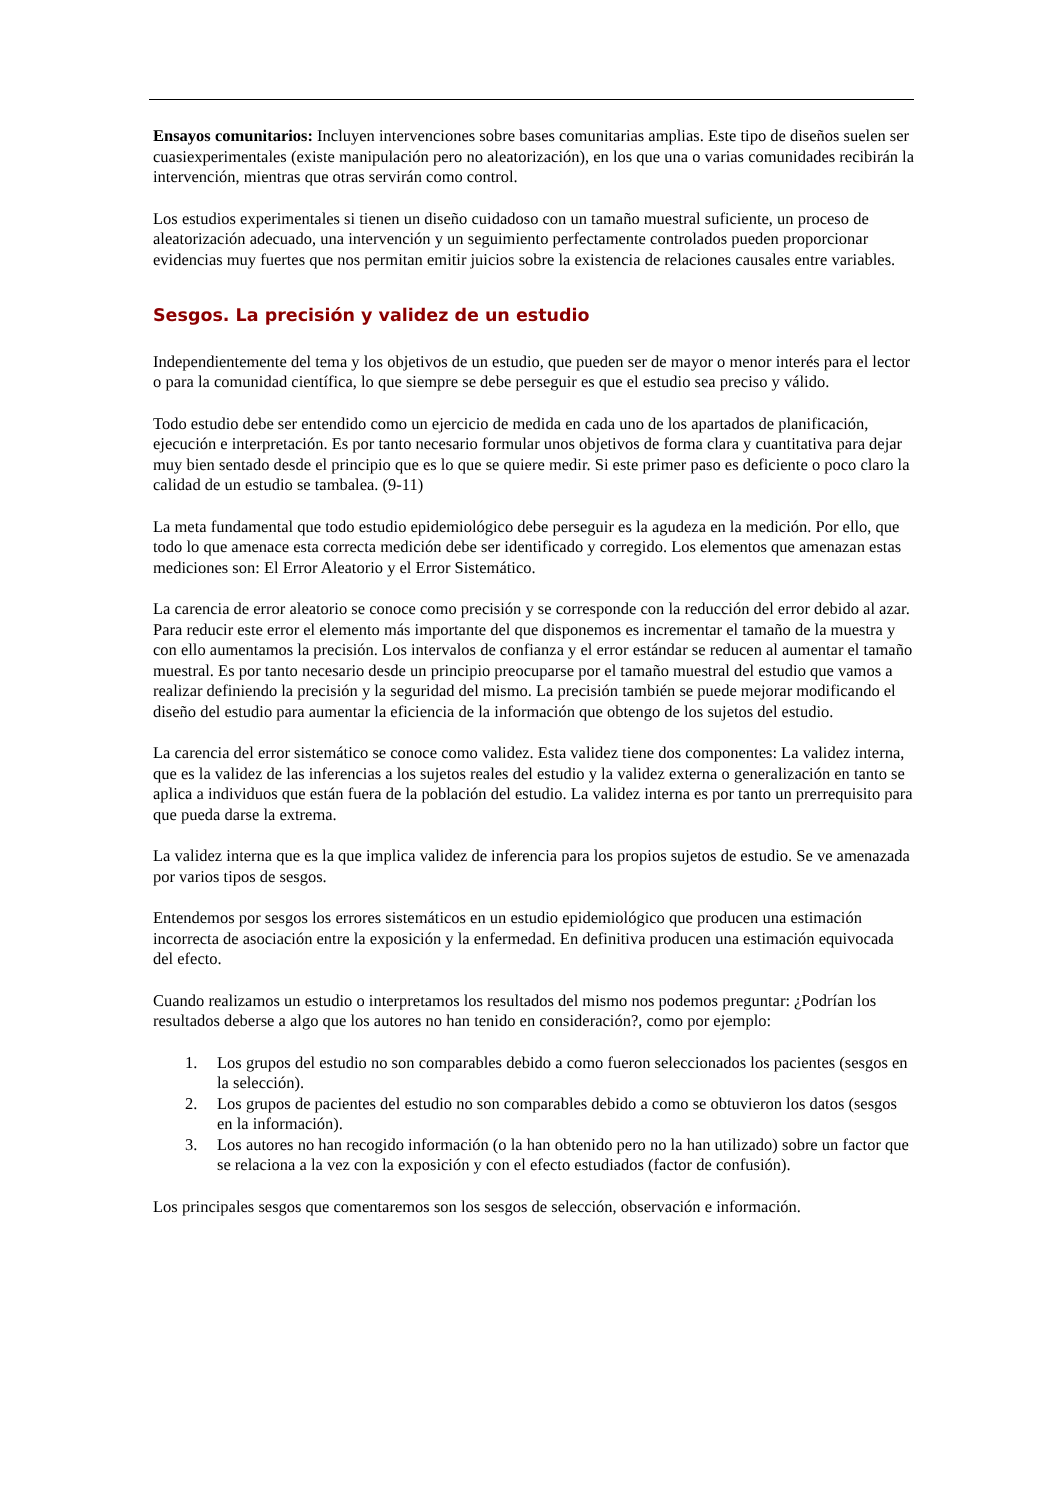Ensayos comunitarios: Incluyen intervenciones sobre bases comunitarias amplias. Este tipo de diseños suelen ser cuasiexperimentales (existe manipulación pero no aleatorización), en los que una o varias comunidades recibirán la intervención, mientras que otras servirán como control.
Los estudios experimentales si tienen un diseño cuidadoso con un tamaño muestral suficiente, un proceso de aleatorización adecuado, una intervención y un seguimiento perfectamente controlados pueden proporcionar evidencias muy fuertes que nos permitan emitir juicios sobre la existencia de relaciones causales entre variables.
Sesgos. La precisión y validez de un estudio
Independientemente del tema y los objetivos de un estudio, que pueden ser de mayor o menor interés para el lector o para la comunidad científica, lo que siempre se debe perseguir es que el estudio sea preciso y válido.
Todo estudio debe ser entendido como un ejercicio de medida en cada uno de los apartados de planificación, ejecución e interpretación. Es por tanto necesario formular unos objetivos de forma clara y cuantitativa para dejar muy bien sentado desde el principio que es lo que se quiere medir. Si este primer paso es deficiente o poco claro la calidad de un estudio se tambalea. (9-11)
La meta fundamental que todo estudio epidemiológico debe perseguir es la agudeza en la medición. Por ello, que todo lo que amenace esta correcta medición debe ser identificado y corregido. Los elementos que amenazan estas mediciones son: El Error Aleatorio y el Error Sistemático.
La carencia de error aleatorio se conoce como precisión y se corresponde con la reducción del error debido al azar. Para reducir este error el elemento más importante del que disponemos es incrementar el tamaño de la muestra y con ello aumentamos la precisión. Los intervalos de confianza y el error estándar se reducen al aumentar el tamaño muestral. Es por tanto necesario desde un principio preocuparse por el tamaño muestral del estudio que vamos a realizar definiendo la precisión y la seguridad del mismo. La precisión también se puede mejorar modificando el diseño del estudio para aumentar la eficiencia de la información que obtengo de los sujetos del estudio.
La carencia del error sistemático se conoce como validez. Esta validez tiene dos componentes: La validez interna, que es la validez de las inferencias a los sujetos reales del estudio y la validez externa o generalización en tanto se aplica a individuos que están fuera de la población del estudio. La validez interna es por tanto un prerrequisito para que pueda darse la extrema.
La validez interna que es la que implica validez de inferencia para los propios sujetos de estudio. Se ve amenazada por varios tipos de sesgos.
Entendemos por sesgos los errores sistemáticos en un estudio epidemiológico que producen una estimación incorrecta de asociación entre la exposición y la enfermedad. En definitiva producen una estimación equivocada del efecto.
Cuando realizamos un estudio o interpretamos los resultados del mismo nos podemos preguntar: ¿Podrían los resultados deberse a algo que los autores no han tenido en consideración?, como por ejemplo:
1. Los grupos del estudio no son comparables debido a como fueron seleccionados los pacientes (sesgos en la selección).
2. Los grupos de pacientes del estudio no son comparables debido a como se obtuvieron los datos (sesgos en la información).
3. Los autores no han recogido información (o la han obtenido pero no la han utilizado) sobre un factor que se relaciona a la vez con la exposición y con el efecto estudiados (factor de confusión).
Los principales sesgos que comentaremos son los sesgos de selección, observación e información.